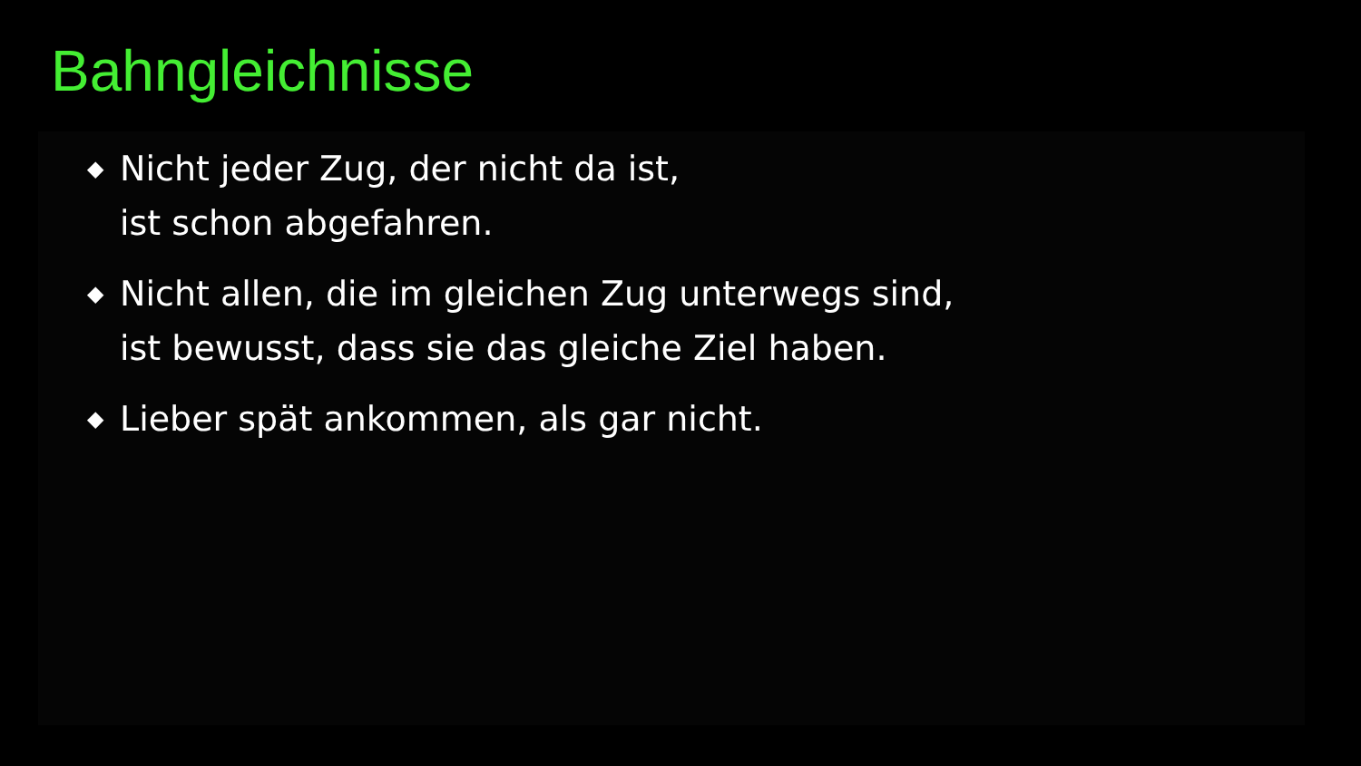Bahngleichnisse
◆ Nicht jeder Zug, der nicht da ist,
ist schon abgefahren.
◆ Nicht allen, die im gleichen Zug unterwegs sind,
ist bewusst, dass sie das gleiche Ziel haben.
◆ Lieber spät ankommen, als gar nicht.